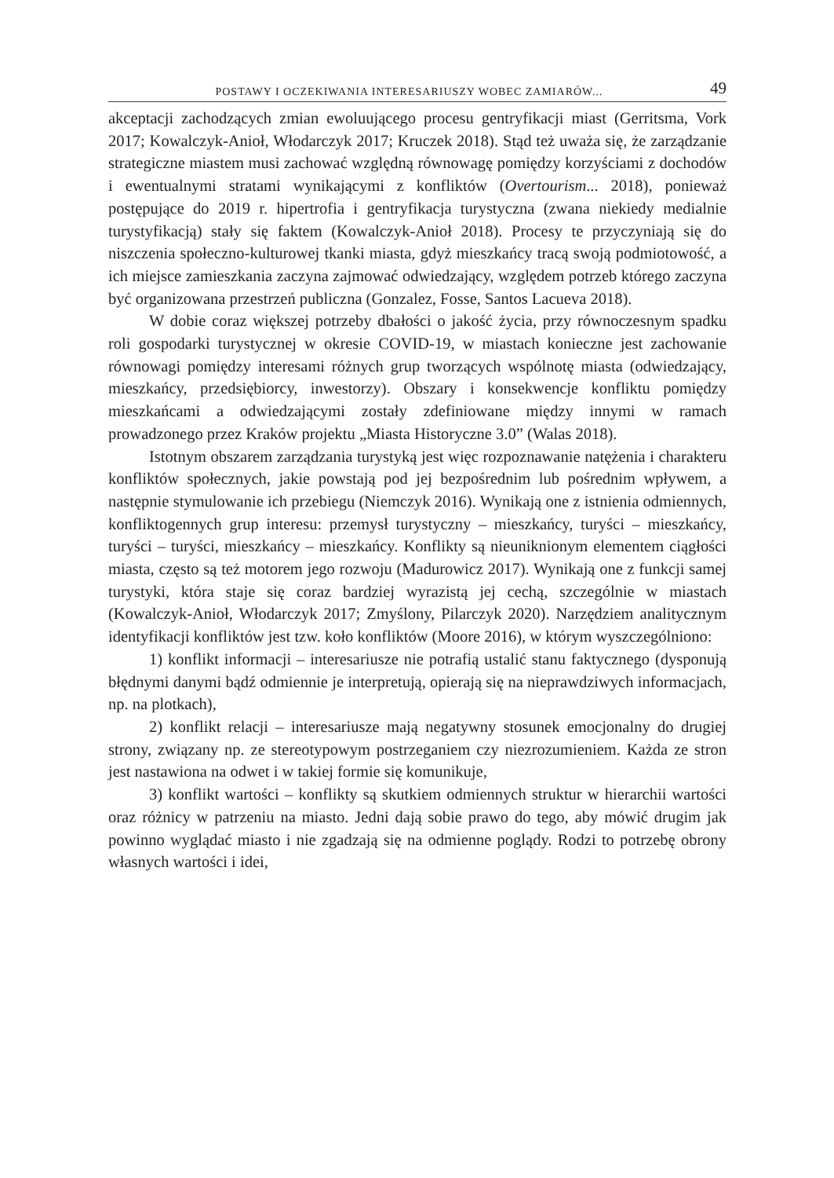POSTAWY I OCZEKIWANIA INTERESARIUSZY WOBEC ZAMIARÓW... 49
akceptacji zachodzących zmian ewoluującego procesu gentryfikacji miast (Gerritsma, Vork 2017; Kowalczyk-Anioł, Włodarczyk 2017; Kruczek 2018). Stąd też uważa się, że zarządzanie strategiczne miastem musi zachować względną równowagę pomiędzy korzyściami z dochodów i ewentualnymi stratami wynikającymi z konfliktów (Overtourism... 2018), ponieważ postępujące do 2019 r. hipertrofia i gentryfikacja turystyczna (zwana niekiedy medialnie turystyfikacją) stały się faktem (Kowalczyk-Anioł 2018). Procesy te przyczyniają się do niszczenia społeczno-kulturowej tkanki miasta, gdyż mieszkańcy tracą swoją podmiotowość, a ich miejsce zamieszkania zaczyna zajmować odwiedzający, względem potrzeb którego zaczyna być organizowana przestrzeń publiczna (Gonzalez, Fosse, Santos Lacueva 2018).
W dobie coraz większej potrzeby dbałości o jakość życia, przy równoczesnym spadku roli gospodarki turystycznej w okresie COVID-19, w miastach konieczne jest zachowanie równowagi pomiędzy interesami różnych grup tworzących wspólnotę miasta (odwiedzający, mieszkańcy, przedsiębiorcy, inwestorzy). Obszary i konsekwencje konfliktu pomiędzy mieszkańcami a odwiedzającymi zostały zdefiniowane między innymi w ramach prowadzonego przez Kraków projektu „Miasta Historyczne 3.0” (Walas 2018).
Istotnym obszarem zarządzania turystyką jest więc rozpoznawanie natężenia i charakteru konfliktów społecznych, jakie powstają pod jej bezpośrednim lub pośrednim wpływem, a następnie stymulowanie ich przebiegu (Niemczyk 2016). Wynikają one z istnienia odmiennych, konfliktogennych grup interesu: przemysł turystyczny – mieszkańcy, turyści – mieszkańcy, turyści – turyści, mieszkańcy – mieszkańcy. Konflikty są nieuniknionym elementem ciągłości miasta, często są też motorem jego rozwoju (Madurowicz 2017). Wynikają one z funkcji samej turystyki, która staje się coraz bardziej wyrazistą jej cechą, szczególnie w miastach (Kowalczyk-Anioł, Włodarczyk 2017; Zmyślony, Pilarczyk 2020). Narzędziem analitycznym identyfikacji konfliktów jest tzw. koło konfliktów (Moore 2016), w którym wyszczególniono:
1) konflikt informacji – interesariusze nie potrafią ustalić stanu faktycznego (dysponują błędnymi danymi bądź odmiennie je interpretują, opierają się na nieprawdziwych informacjach, np. na plotkach),
2) konflikt relacji – interesariusze mają negatywny stosunek emocjonalny do drugiej strony, związany np. ze stereotypowym postrzeganiem czy niezrozumieniem. Każda ze stron jest nastawiona na odwet i w takiej formie się komunikuje,
3) konflikt wartości – konflikty są skutkiem odmiennych struktur w hierarchii wartości oraz różnicy w patrzeniu na miasto. Jedni dają sobie prawo do tego, aby mówić drugim jak powinno wyglądać miasto i nie zgadzają się na odmienne poglądy. Rodzi to potrzebę obrony własnych wartości i idei,